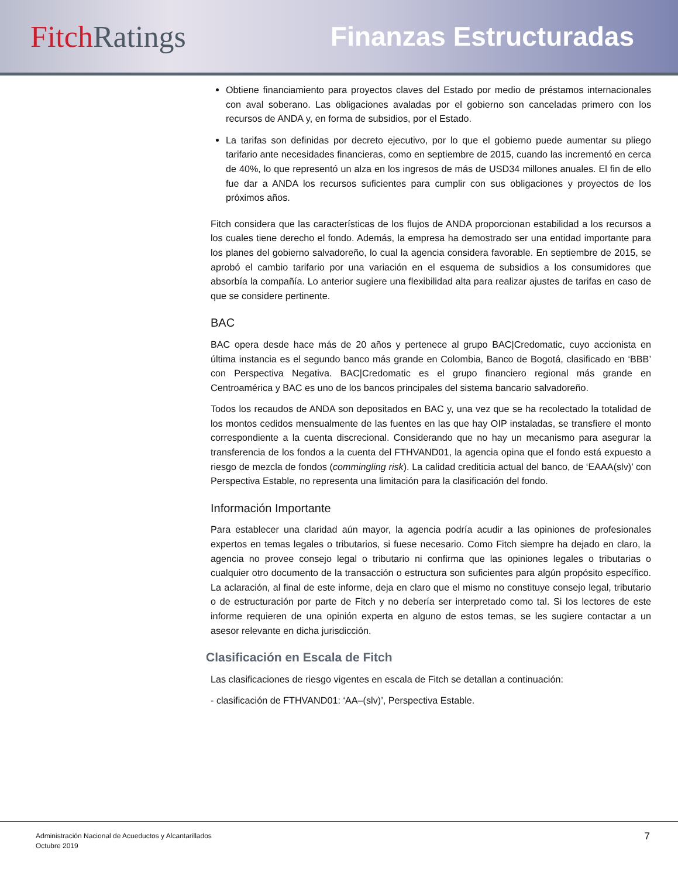Fitch Ratings Finanzas Estructuradas
Obtiene financiamiento para proyectos claves del Estado por medio de préstamos internacionales con aval soberano. Las obligaciones avaladas por el gobierno son canceladas primero con los recursos de ANDA y, en forma de subsidios, por el Estado.
La tarifas son definidas por decreto ejecutivo, por lo que el gobierno puede aumentar su pliego tarifario ante necesidades financieras, como en septiembre de 2015, cuando las incrementó en cerca de 40%, lo que representó un alza en los ingresos de más de USD34 millones anuales. El fin de ello fue dar a ANDA los recursos suficientes para cumplir con sus obligaciones y proyectos de los próximos años.
Fitch considera que las características de los flujos de ANDA proporcionan estabilidad a los recursos a los cuales tiene derecho el fondo. Además, la empresa ha demostrado ser una entidad importante para los planes del gobierno salvadoreño, lo cual la agencia considera favorable. En septiembre de 2015, se aprobó el cambio tarifario por una variación en el esquema de subsidios a los consumidores que absorbía la compañía. Lo anterior sugiere una flexibilidad alta para realizar ajustes de tarifas en caso de que se considere pertinente.
BAC
BAC opera desde hace más de 20 años y pertenece al grupo BAC|Credomatic, cuyo accionista en última instancia es el segundo banco más grande en Colombia, Banco de Bogotá, clasificado en ‘BBB’ con Perspectiva Negativa. BAC|Credomatic es el grupo financiero regional más grande en Centroamérica y BAC es uno de los bancos principales del sistema bancario salvadoreño.
Todos los recaudos de ANDA son depositados en BAC y, una vez que se ha recolectado la totalidad de los montos cedidos mensualmente de las fuentes en las que hay OIP instaladas, se transfiere el monto correspondiente a la cuenta discrecional. Considerando que no hay un mecanismo para asegurar la transferencia de los fondos a la cuenta del FTHVAND01, la agencia opina que el fondo está expuesto a riesgo de mezcla de fondos (commingling risk). La calidad crediticia actual del banco, de ‘EAAA(slv)’ con Perspectiva Estable, no representa una limitación para la clasificación del fondo.
Información Importante
Para establecer una claridad aún mayor, la agencia podría acudir a las opiniones de profesionales expertos en temas legales o tributarios, si fuese necesario. Como Fitch siempre ha dejado en claro, la agencia no provee consejo legal o tributario ni confirma que las opiniones legales o tributarias o cualquier otro documento de la transacción o estructura son suficientes para algún propósito específico. La aclaración, al final de este informe, deja en claro que el mismo no constituye consejo legal, tributario o de estructuración por parte de Fitch y no debería ser interpretado como tal. Si los lectores de este informe requieren de una opinión experta en alguno de estos temas, se les sugiere contactar a un asesor relevante en dicha jurisdicción.
Clasificación en Escala de Fitch
Las clasificaciones de riesgo vigentes en escala de Fitch se detallan a continuación:
- clasificación de FTHVAND01: ‘AA–(slv)’, Perspectiva Estable.
Administración Nacional de Acueductos y Alcantarillados
Octubre 2019
7